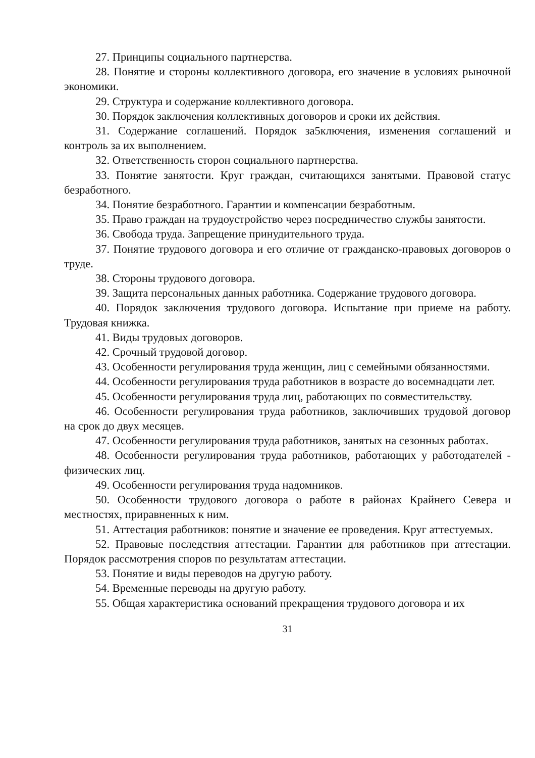27. Принципы социального партнерства.
28. Понятие и стороны коллективного договора, его значение в условиях рыночной экономики.
29. Структура и содержание коллективного договора.
30. Порядок заключения коллективных договоров и сроки их действия.
31. Содержание соглашений. Порядок за5ключения, изменения соглашений и контроль за их выполнением.
32. Ответственность сторон социального партнерства.
33. Понятие занятости. Круг граждан, считающихся занятыми. Правовой статус безработного.
34. Понятие безработного. Гарантии и компенсации безработным.
35. Право граждан на трудоустройство через посредничество службы занятости.
36. Свобода труда. Запрещение принудительного труда.
37. Понятие трудового договора и его отличие от гражданско-правовых договоров о труде.
38. Стороны трудового договора.
39. Защита персональных данных работника. Содержание трудового договора.
40. Порядок заключения трудового договора. Испытание при приеме на работу. Трудовая книжка.
41. Виды трудовых договоров.
42. Срочный трудовой договор.
43. Особенности регулирования труда женщин, лиц с семейными обязанностями.
44. Особенности регулирования труда работников в возрасте до восемнадцати лет.
45. Особенности регулирования труда лиц, работающих по совместительству.
46. Особенности регулирования труда работников, заключивших трудовой договор на срок до двух месяцев.
47. Особенности регулирования труда работников, занятых на сезонных работах.
48. Особенности регулирования труда работников, работающих у работодателей - физических лиц.
49. Особенности регулирования труда надомников.
50. Особенности трудового договора о работе в районах Крайнего Севера и местностях, приравненных к ним.
51. Аттестация работников: понятие и значение ее проведения. Круг аттестуемых.
52. Правовые последствия аттестации. Гарантии для работников при аттестации. Порядок рассмотрения споров по результатам аттестации.
53. Понятие и виды переводов на другую работу.
54. Временные переводы на другую работу.
55. Общая характеристика оснований прекращения трудового договора и их
31